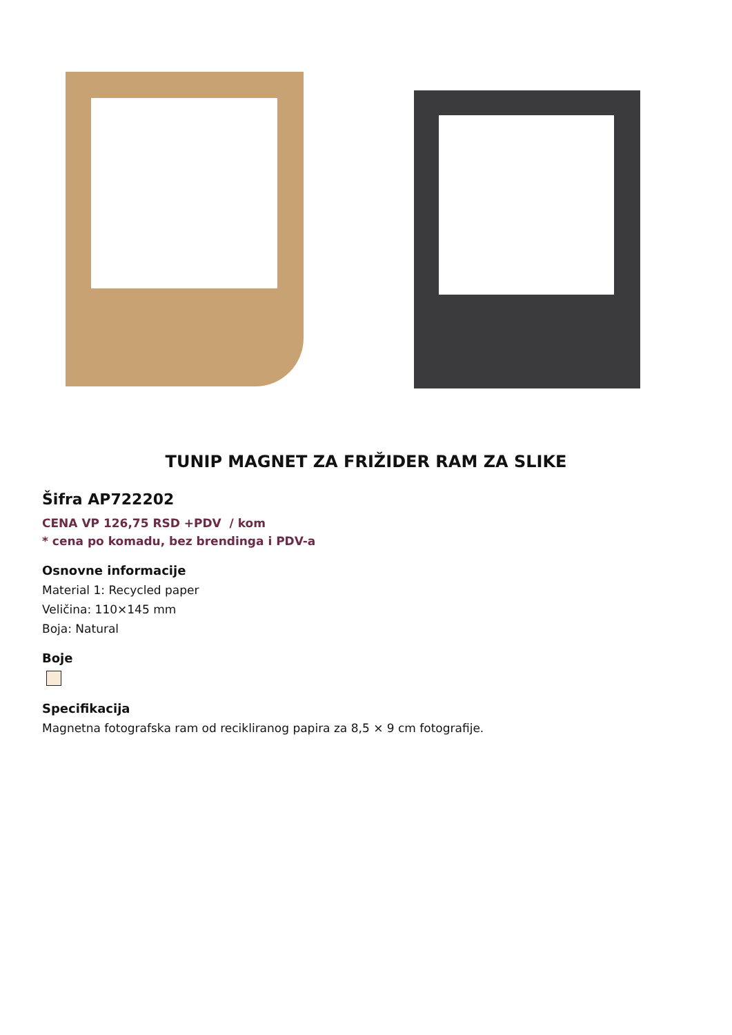TUNIP MAGNET ZA FRIŽIDER RAM ZA SLIKE
Šifra AP722202
CENA VP 126,75 RSD +PDV / kom
* cena po komadu, bez brendinga i PDV-a
Osnovne informacije
Material 1: Recycled paper
Veličina: 110×145 mm
Boja: Natural
Boje
Specifikacija
Magnetna fotografska ram od recikliranog papira za 8,5 × 9 cm fotografije.